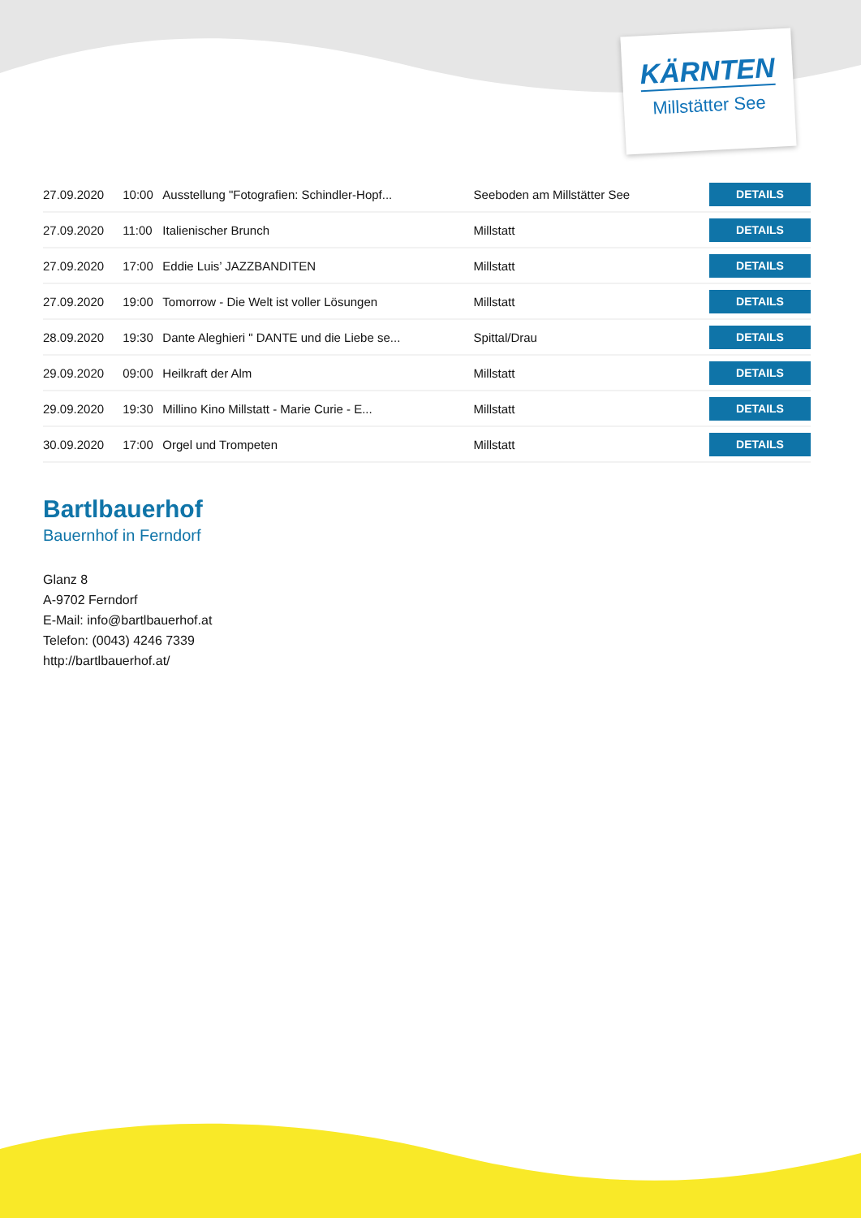KÄRNTEN
Millstätter See
| 27.09.2020 | 10:00 | Ausstellung "Fotografien: Schindler-Hopf... | Seeboden am Millstätter See | DETAILS |
| 27.09.2020 | 11:00 | Italienischer Brunch | Millstatt | DETAILS |
| 27.09.2020 | 17:00 | Eddie Luis’ JAZZBANDITEN | Millstatt | DETAILS |
| 27.09.2020 | 19:00 | Tomorrow - Die Welt ist voller Lösungen | Millstatt | DETAILS |
| 28.09.2020 | 19:30 | Dante Aleghieri " DANTE und die Liebe se... | Spittal/Drau | DETAILS |
| 29.09.2020 | 09:00 | Heilkraft der Alm | Millstatt | DETAILS |
| 29.09.2020 | 19:30 | Millino Kino Millstatt - Marie Curie - E... | Millstatt | DETAILS |
| 30.09.2020 | 17:00 | Orgel und Trompeten | Millstatt | DETAILS |
Bartlbauerhof
Bauernhof in Ferndorf
Glanz 8
A-9702 Ferndorf
E-Mail: info@bartlbauerhof.at
Telefon: (0043) 4246 7339
http://bartlbauerhof.at/